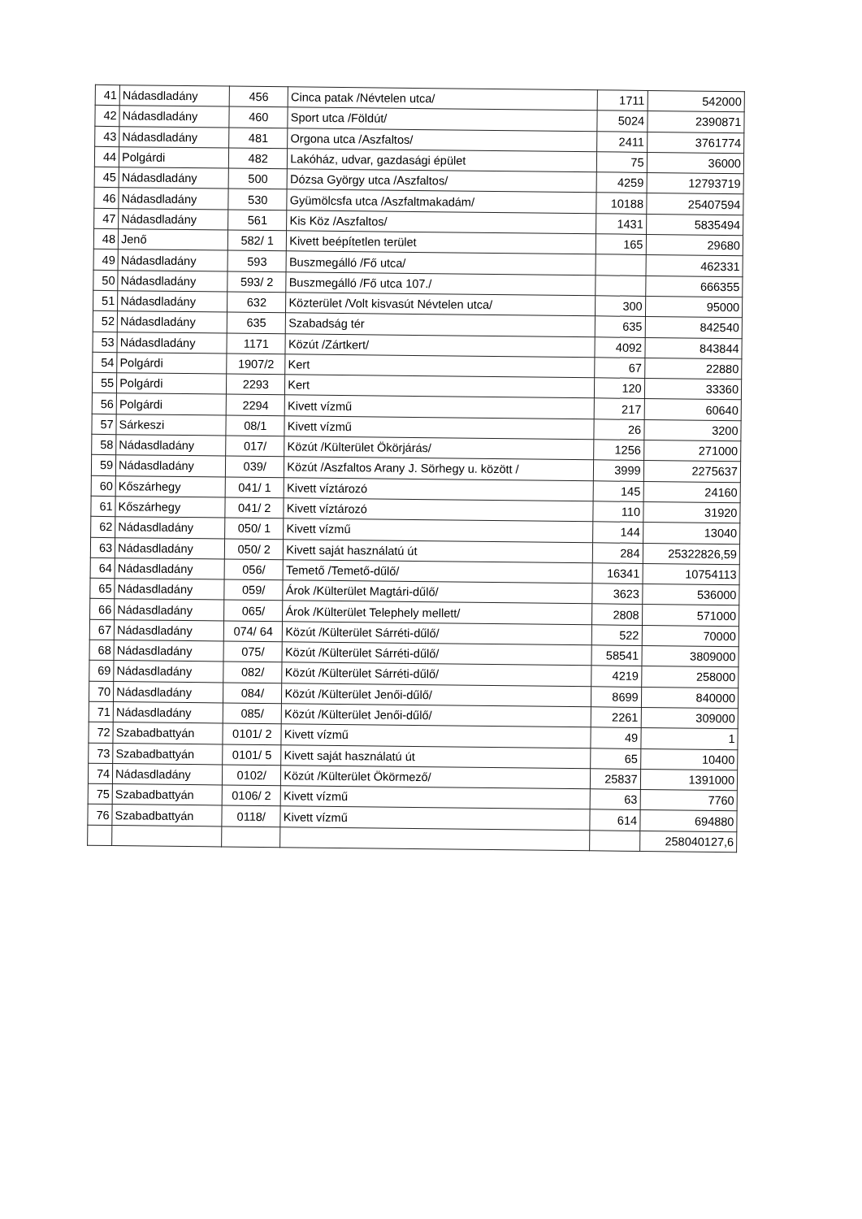| 41 | Nádasdladány | 456 | Cinca patak /Névtelen utca/ | 1711 | 542000 |
| 42 | Nádasdladány | 460 | Sport utca /Földút/ | 5024 | 2390871 |
| 43 | Nádasdladány | 481 | Orgona utca /Aszfaltos/ | 2411 | 3761774 |
| 44 | Polgárdi | 482 | Lakóház, udvar, gazdasági épület | 75 | 36000 |
| 45 | Nádasdladány | 500 | Dózsa György utca /Aszfaltos/ | 4259 | 12793719 |
| 46 | Nádasdladány | 530 | Gyümölcsfa utca /Aszfaltmakadám/ | 10188 | 25407594 |
| 47 | Nádasdladány | 561 | Kis Köz /Aszfaltos/ | 1431 | 5835494 |
| 48 | Jenő | 582/ 1 | Kivett beépítetlen terület | 165 | 29680 |
| 49 | Nádasdladány | 593 | Buszmegálló /Fő utca/ | | 462331 |
| 50 | Nádasdladány | 593/ 2 | Buszmegálló /Fő utca 107./ | | 666355 |
| 51 | Nádasdladány | 632 | Közterület /Volt kisvasút Névtelen utca/ | 300 | 95000 |
| 52 | Nádasdladány | 635 | Szabadság tér | 635 | 842540 |
| 53 | Nádasdladány | 1171 | Közút /Zártkert/ | 4092 | 843844 |
| 54 | Polgárdi | 1907/2 | Kert | 67 | 22880 |
| 55 | Polgárdi | 2293 | Kert | 120 | 33360 |
| 56 | Polgárdi | 2294 | Kivett vízmű | 217 | 60640 |
| 57 | Sárkeszi | 08/1 | Kivett vízmű | 26 | 3200 |
| 58 | Nádasdladány | 017/ | Közút /Külterület Ökörjárás/ | 1256 | 271000 |
| 59 | Nádasdladány | 039/ | Közút /Aszfaltos Arany J. Sörhegy u. között / | 3999 | 2275637 |
| 60 | Kőszárhegy | 041/ 1 | Kivett víztározó | 145 | 24160 |
| 61 | Kőszárhegy | 041/ 2 | Kivett víztározó | 110 | 31920 |
| 62 | Nádasdladány | 050/ 1 | Kivett vízmű | 144 | 13040 |
| 63 | Nádasdladány | 050/ 2 | Kivett saját használatú út | 284 | 25322826,59 |
| 64 | Nádasdladány | 056/ | Temető /Temető-dűlő/ | 16341 | 10754113 |
| 65 | Nádasdladány | 059/ | Árok /Külterület Magtári-dűlő/ | 3623 | 536000 |
| 66 | Nádasdladány | 065/ | Árok /Külterület Telephely mellett/ | 2808 | 571000 |
| 67 | Nádasdladány | 074/ 64 | Közút /Külterület Sárréti-dűlő/ | 522 | 70000 |
| 68 | Nádasdladány | 075/ | Közút /Külterület Sárréti-dűlő/ | 58541 | 3809000 |
| 69 | Nádasdladány | 082/ | Közút /Külterület Sárréti-dűlő/ | 4219 | 258000 |
| 70 | Nádasdladány | 084/ | Közút /Külterület Jenői-dűlő/ | 8699 | 840000 |
| 71 | Nádasdladány | 085/ | Közút /Külterület Jenői-dűlő/ | 2261 | 309000 |
| 72 | Szabadbattyán | 0101/ 2 | Kivett vízmű | 49 | 1 |
| 73 | Szabadbattyán | 0101/ 5 | Kivett saját használatú út | 65 | 10400 |
| 74 | Nádasdladány | 0102/ | Közút /Külterület Ökörmező/ | 25837 | 1391000 |
| 75 | Szabadbattyán | 0106/ 2 | Kivett vízmű | 63 | 7760 |
| 76 | Szabadbattyán | 0118/ | Kivett vízmű | 614 | 694880 |
| | | | | | 258040127,6 |